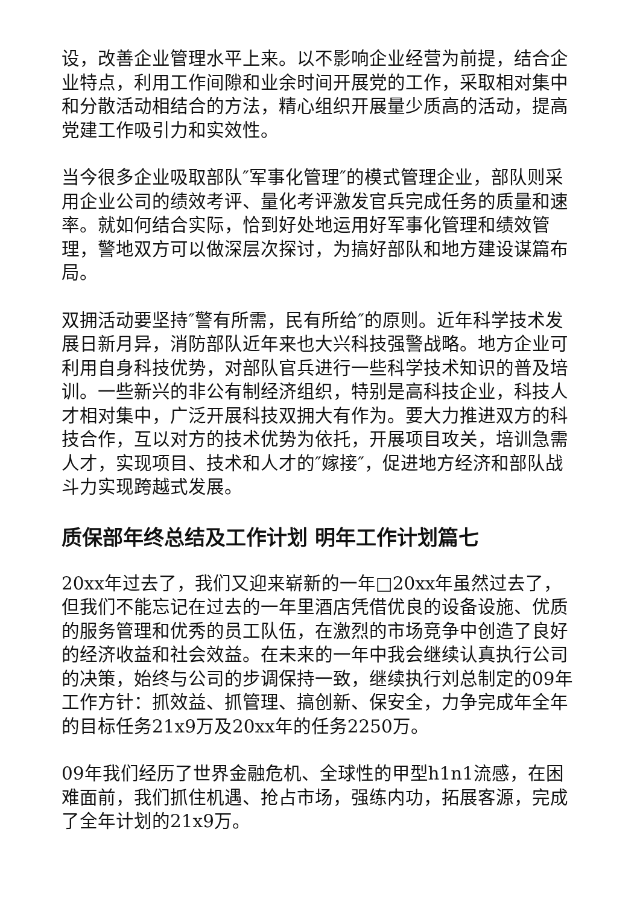设，改善企业管理水平上来。以不影响企业经营为前提，结合企业特点，利用工作间隙和业余时间开展党的工作，采取相对集中和分散活动相结合的方法，精心组织开展量少质高的活动，提高党建工作吸引力和实效性。
当今很多企业吸取部队″军事化管理″的模式管理企业，部队则采用企业公司的绩效考评、量化考评激发官兵完成任务的质量和速率。就如何结合实际，恰到好处地运用好军事化管理和绩效管理，警地双方可以做深层次探讨，为搞好部队和地方建设谋篇布局。
双拥活动要坚持″警有所需，民有所给″的原则。近年科学技术发展日新月异，消防部队近年来也大兴科技强警战略。地方企业可利用自身科技优势，对部队官兵进行一些科学技术知识的普及培训。一些新兴的非公有制经济组织，特别是高科技企业，科技人才相对集中，广泛开展科技双拥大有作为。要大力推进双方的科技合作，互以对方的技术优势为依托，开展项目攻关，培训急需人才，实现项目、技术和人才的″嫁接″，促进地方经济和部队战斗力实现跨越式发展。
质保部年终总结及工作计划 明年工作计划篇七
20xx年过去了，我们又迎来崭新的一年□20xx年虽然过去了，但我们不能忘记在过去的一年里酒店凭借优良的设备设施、优质的服务管理和优秀的员工队伍，在激烈的市场竞争中创造了良好的经济收益和社会效益。在未来的一年中我会继续认真执行公司的决策，始终与公司的步调保持一致，继续执行刘总制定的09年工作方针：抓效益、抓管理、搞创新、保安全，力争完成年全年的目标任务21x9万及20xx年的任务2250万。
09年我们经历了世界金融危机、全球性的甲型h1n1流感，在困难面前，我们抓住机遇、抢占市场，强练内功，拓展客源，完成了全年计划的21x9万。